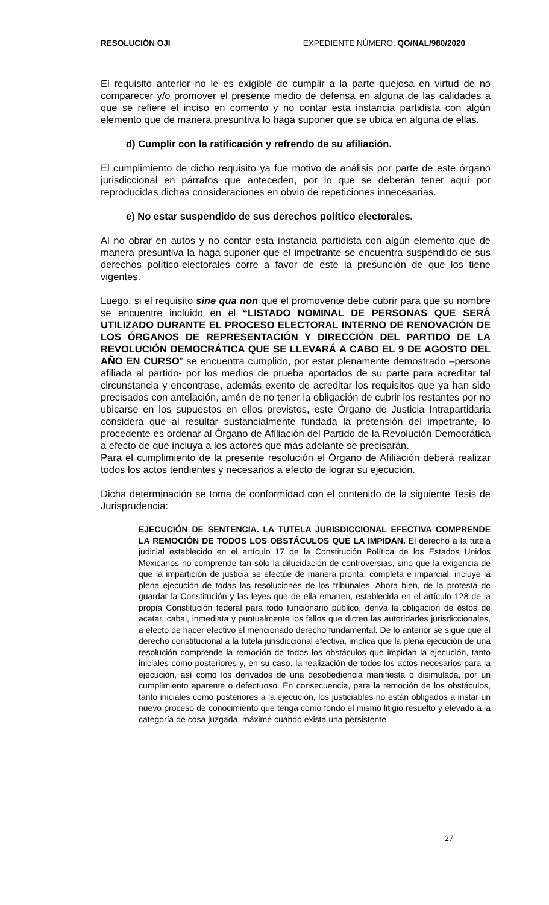RESOLUCIÓN OJI EXPEDIENTE NÚMERO: QO/NAL/980/2020
El requisito anterior no le es exigible de cumplir a la parte quejosa en virtud de no comparecer y/o promover el presente medio de defensa en alguna de las calidades a que se refiere el inciso en comento y no contar esta instancia partidista con algún elemento que de manera presuntiva lo haga suponer que se ubica en alguna de ellas.
d) Cumplir con la ratificación y refrendo de su afiliación.
El cumplimiento de dicho requisito ya fue motivo de análisis por parte de este órgano jurisdiccional en párrafos que anteceden, por lo que se deberán tener aquí por reproducidas dichas consideraciones en obvio de repeticiones innecesarias.
e) No estar suspendido de sus derechos político electorales.
Al no obrar en autos y no contar esta instancia partidista con algún elemento que de manera presuntiva la haga suponer que el impetrante se encuentra suspendido de sus derechos político-electorales corre a favor de este la presunción de que los tiene vigentes.
Luego, si el requisito sine qua non que el promovente debe cubrir para que su nombre se encuentre incluido en el “LISTADO NOMINAL DE PERSONAS QUE SERÁ UTILIZADO DURANTE EL PROCESO ELECTORAL INTERNO DE RENOVACIÓN DE LOS ÓRGANOS DE REPRESENTACIÓN Y DIRECCIÓN DEL PARTIDO DE LA REVOLUCIÓN DEMOCRÁTICA QUE SE LLEVARÁ A CABO EL 9 DE AGOSTO DEL AÑO EN CURSO” se encuentra cumplido, por estar plenamente demostrado –persona afiliada al partido- por los medios de prueba aportados de su parte para acreditar tal circunstancia y encontrase, además exento de acreditar los requisitos que ya han sido precisados con antelación, amén de no tener la obligación de cubrir los restantes por no ubicarse en los supuestos en ellos previstos, este Órgano de Justicia Intrapartidaria considera que al resultar sustancialmente fundada la pretensión del impetrante, lo procedente es ordenar al Órgano de Afiliación del Partido de la Revolución Democrática a efecto de que incluya a los actores que más adelante se precisarán.
Para el cumplimiento de la presente resolución el Órgano de Afiliación deberá realizar todos los actos tendientes y necesarios a efecto de lograr su ejecución.
Dicha determinación se toma de conformidad con el contenido de la siguiente Tesis de Jurisprudencia:
EJECUCIÓN DE SENTENCIA. LA TUTELA JURISDICCIONAL EFECTIVA COMPRENDE LA REMOCIÓN DE TODOS LOS OBSTÁCULOS QUE LA IMPIDAN. El derecho a la tutela judicial establecido en el artículo 17 de la Constitución Política de los Estados Unidos Mexicanos no comprende tan sólo la dilucidación de controversias, sino que la exigencia de que la impartición de justicia se efectúe de manera pronta, completa e imparcial, incluye la plena ejecución de todas las resoluciones de los tribunales. Ahora bien, de la protesta de guardar la Constitución y las leyes que de ella emanen, establecida en el artículo 128 de la propia Constitución federal para todo funcionario público, deriva la obligación de éstos de acatar, cabal, inmediata y puntualmente los fallos que dicten las autoridades jurisdiccionales, a efecto de hacer efectivo el mencionado derecho fundamental. De lo anterior se sigue que el derecho constitucional a la tutela jurisdiccional efectiva, implica que la plena ejecución de una resolución comprende la remoción de todos los obstáculos que impidan la ejecución, tanto iniciales como posteriores y, en su caso, la realización de todos los actos necesarios para la ejecución, así como los derivados de una desobediencia manifiesta o disimulada, por un cumplimiento aparente o defectuoso. En consecuencia, para la remoción de los obstáculos, tanto iniciales como posteriores a la ejecución, los justiciables no están obligados a instar un nuevo proceso de conocimiento que tenga como fondo el mismo litigio resuelto y elevado a la categoría de cosa juzgada, máxime cuando exista una persistente
27